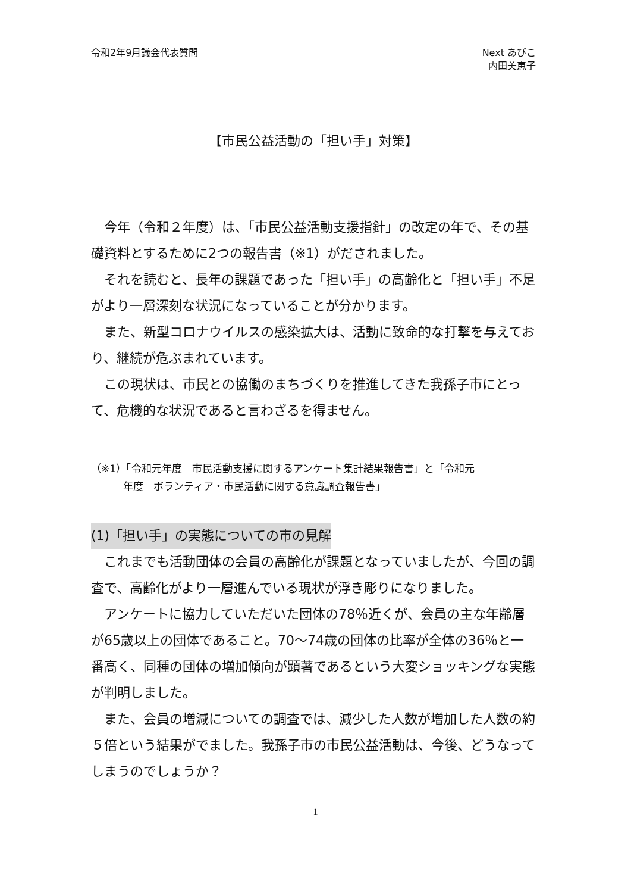令和2年9月議会代表質問 Next あびこ
内田美恵子
【市民公益活動の「担い手」対策】
　今年（令和２年度）は、「市民公益活動支援指針」の改定の年で、その基礎資料とするために2つの報告書（※1）がだされました。
　それを読むと、長年の課題であった「担い手」の高齢化と「担い手」不足がより一層深刻な状況になっていることが分かります。
　また、新型コロナウイルスの感染拡大は、活動に致命的な打撃を与えており、継続が危ぶまれています。
　この現状は、市民との協働のまちづくりを推進してきた我孫子市にとって、危機的な状況であると言わざるを得ません。
（※1）「令和元年度　市民活動支援に関するアンケート集計結果報告書」と「令和元
年度　ボランティア・市民活動に関する意識調査報告書」
(1)「担い手」の実態についての市の見解
　これまでも活動団体の会員の高齢化が課題となっていましたが、今回の調査で、高齢化がより一層進んでいる現状が浮き彫りになりました。
　アンケートに協力していただいた団体の78％近くが、会員の主な年齢層が65歳以上の団体であること。70～74歳の団体の比率が全体の36％と一番高く、同種の団体の増加傾向が顕著であるという大変ショッキングな実態が判明しました。
　また、会員の増減についての調査では、減少した人数が増加した人数の約５倍という結果がでました。我孫子市の市民公益活動は、今後、どうなってしまうのでしょうか？
1